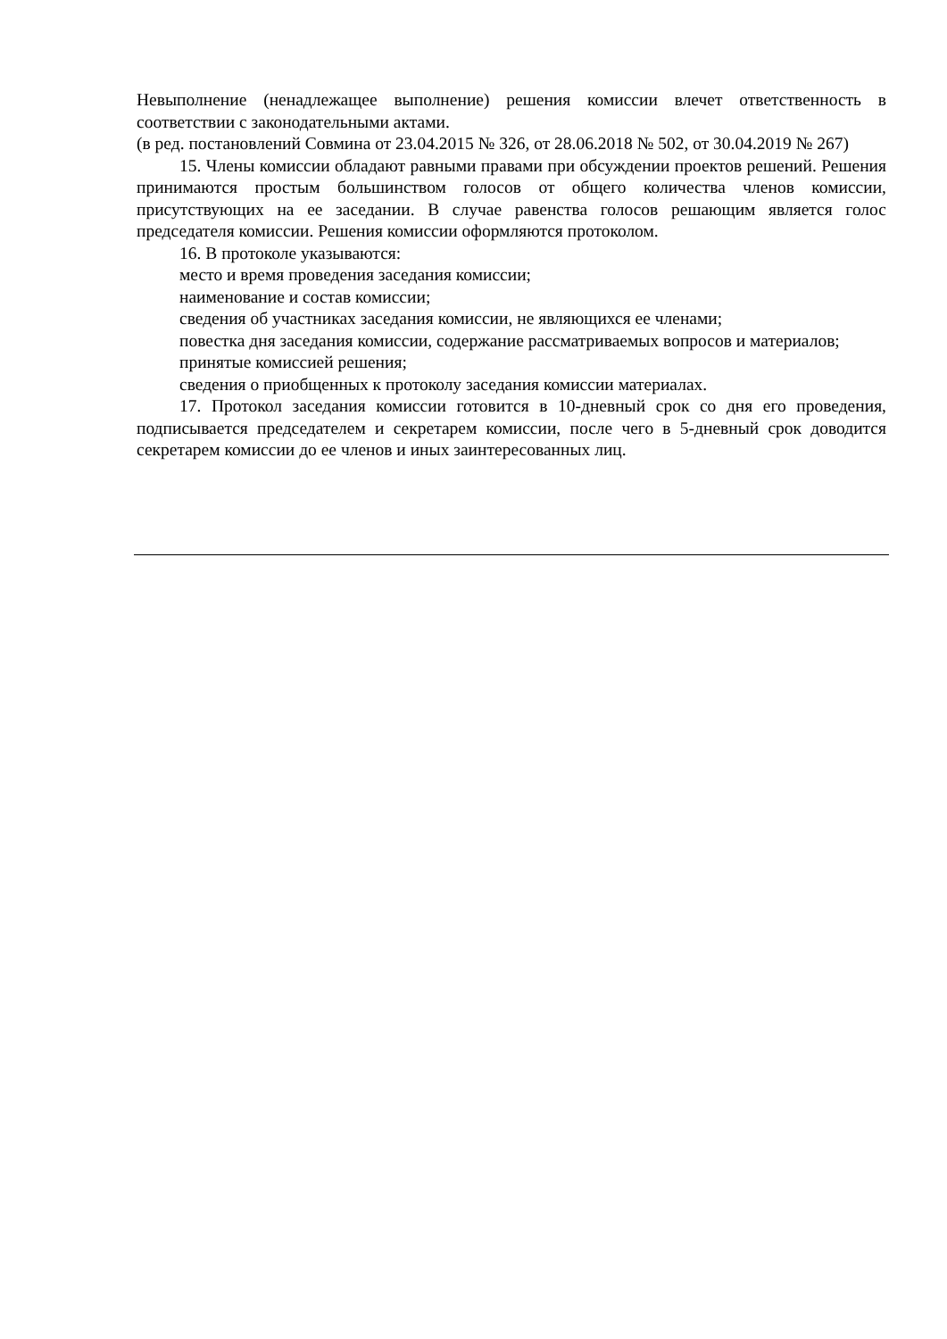Невыполнение (ненадлежащее выполнение) решения комиссии влечет ответственность в соответствии с законодательными актами.
(в ред. постановлений Совмина от 23.04.2015 № 326, от 28.06.2018 № 502, от 30.04.2019 № 267)
15. Члены комиссии обладают равными правами при обсуждении проектов решений. Решения принимаются простым большинством голосов от общего количества членов комиссии, присутствующих на ее заседании. В случае равенства голосов решающим является голос председателя комиссии. Решения комиссии оформляются протоколом.
16. В протоколе указываются:
место и время проведения заседания комиссии;
наименование и состав комиссии;
сведения об участниках заседания комиссии, не являющихся ее членами;
повестка дня заседания комиссии, содержание рассматриваемых вопросов и материалов;
принятые комиссией решения;
сведения о приобщенных к протоколу заседания комиссии материалах.
17. Протокол заседания комиссии готовится в 10-дневный срок со дня его проведения, подписывается председателем и секретарем комиссии, после чего в 5-дневный срок доводится секретарем комиссии до ее членов и иных заинтересованных лиц.